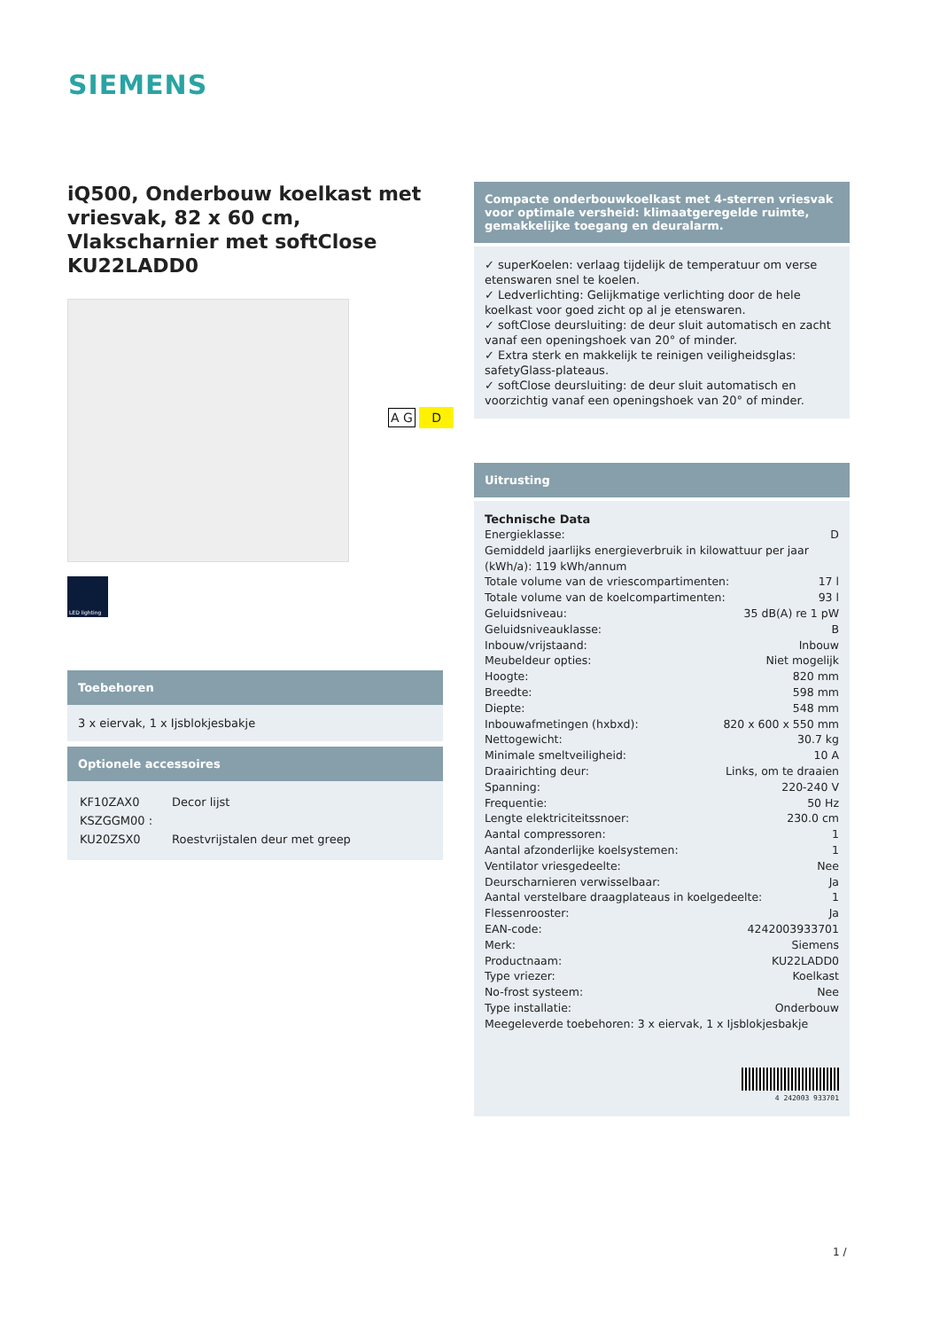SIEMENS
iQ500, Onderbouw koelkast met vriesvak, 82 x 60 cm, Vlakscharnier met softClose KU22LADD0
LED lighting
Toebehoren
3 x eiervak, 1 x Ijsblokjesbakje
Optionele accessoires
| KF10ZAX0 | Decor lijst |
| KSZGGM00 : | |
| KU20ZSX0 | Roestvrijstalen deur met greep |
A G D
Compacte onderbouwkoelkast met 4-sterren vriesvak voor optimale versheid: klimaatgeregelde ruimte, gemakkelijke toegang en deuralarm.
✓ superKoelen: verlaag tijdelijk de temperatuur om verse etenswaren snel te koelen.
✓ Ledverlichting: Gelijkmatige verlichting door de hele koelkast voor goed zicht op al je etenswaren.
✓ softClose deursluiting: de deur sluit automatisch en zacht vanaf een openingshoek van 20° of minder.
✓ Extra sterk en makkelijk te reinigen veiligheidsglas: safetyGlass-plateaus.
✓ softClose deursluiting: de deur sluit automatisch en voorzichtig vanaf een openingshoek van 20° of minder.
Uitrusting
Technische Data
Energieklasse: D
Gemiddeld jaarlijks energieverbruik in kilowattuur per jaar (kWh/a): 119 kWh/annum
Totale volume van de vriescompartimenten: 17 l
Totale volume van de koelcompartimenten: 93 l
Geluidsniveau: 35 dB(A) re 1 pW
Geluidsniveauklasse: B
Inbouw/vrijstaand: Inbouw
Meubeldeur opties: Niet mogelijk
Hoogte: 820 mm
Breedte: 598 mm
Diepte: 548 mm
Inbouwafmetingen (hxbxd): 820 x 600 x 550 mm
Nettogewicht: 30.7 kg
Minimale smeltveiligheid: 10 A
Draairichting deur: Links, om te draaien
Spanning: 220-240 V
Frequentie: 50 Hz
Lengte elektriciteitssnoer: 230.0 cm
Aantal compressoren: 1
Aantal afzonderlijke koelsystemen: 1
Ventilator vriesgedeelte: Nee
Deurscharnieren verwisselbaar: Ja
Aantal verstelbare draagplateaus in koelgedeelte: 1
Flessenrooster: Ja
EAN-code: 4242003933701
Merk: Siemens
Productnaam: KU22LADD0
Type vriezer: Koelkast
No-frost systeem: Nee
Type installatie: Onderbouw
Meegeleverde toebehoren: 3 x eiervak, 1 x Ijsblokjesbakje
4 242003 933701
1 /